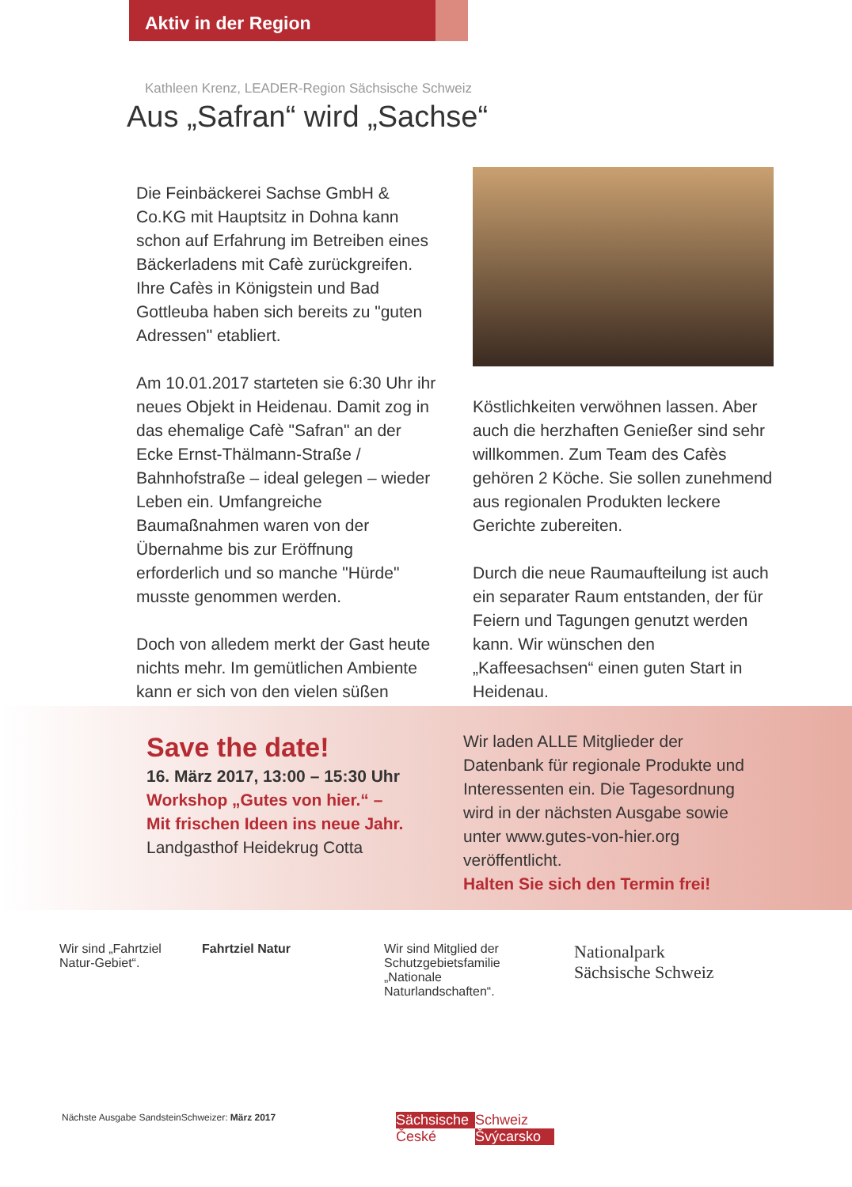Aktiv in der Region
Kathleen Krenz, LEADER-Region Sächsische Schweiz
Aus „Safran“ wird „Sachse“
Die Feinbäckerei Sachse GmbH & Co.KG mit Hauptsitz in Dohna kann schon auf Erfahrung im Betreiben eines Bäckerladens mit Cafè zurückgreifen. Ihre Cafès in Königstein und Bad Gottleuba haben sich bereits zu "guten Adressen" etabliert.
Am 10.01.2017 starteten sie 6:30 Uhr ihr neues Objekt in Heidenau. Damit zog in das ehemalige Cafè "Safran" an der Ecke Ernst-Thälmann-Straße / Bahnhofstraße – ideal gelegen – wieder Leben ein. Umfangreiche Baumaßnahmen waren von der Übernahme bis zur Eröffnung erforderlich und so manche "Hürde" musste genommen werden.
Doch von alledem merkt der Gast heute nichts mehr. Im gemütlichen Ambiente kann er sich von den vielen süßen
Köstlichkeiten verwöhnen lassen. Aber auch die herzhaften Genießer sind sehr willkommen. Zum Team des Cafès gehören 2 Köche. Sie sollen zunehmend aus regionalen Produkten leckere Gerichte zubereiten.
Durch die neue Raumaufteilung ist auch ein separater Raum entstanden, der für Feiern und Tagungen genutzt werden kann. Wir wünschen den „Kaffeesachsen“ einen guten Start in Heidenau.
Save the date!
16. März 2017, 13:00 – 15:30 Uhr
Workshop „Gutes von hier.“ –
Mit frischen Ideen ins neue Jahr.
Landgasthof Heidekrug Cotta
Wir laden ALLE Mitglieder der Datenbank für regionale Produkte und Interessenten ein. Die Tagesordnung wird in der nächsten Ausgabe sowie unter www.gutes-von-hier.org veröffentlicht.
Halten Sie sich den Termin frei!
Wir sind „Fahrtziel Natur-Gebiet“.
Fahrtziel Natur Wir sind Mitglied der Schutzgebietsfamilie „Nationale Naturlandschaften“.
Nationalpark
Sächsische Schweiz
Nächste Ausgabe SandsteinSchweizer: März 2017
Sächsische Schweiz České Švýcarsko